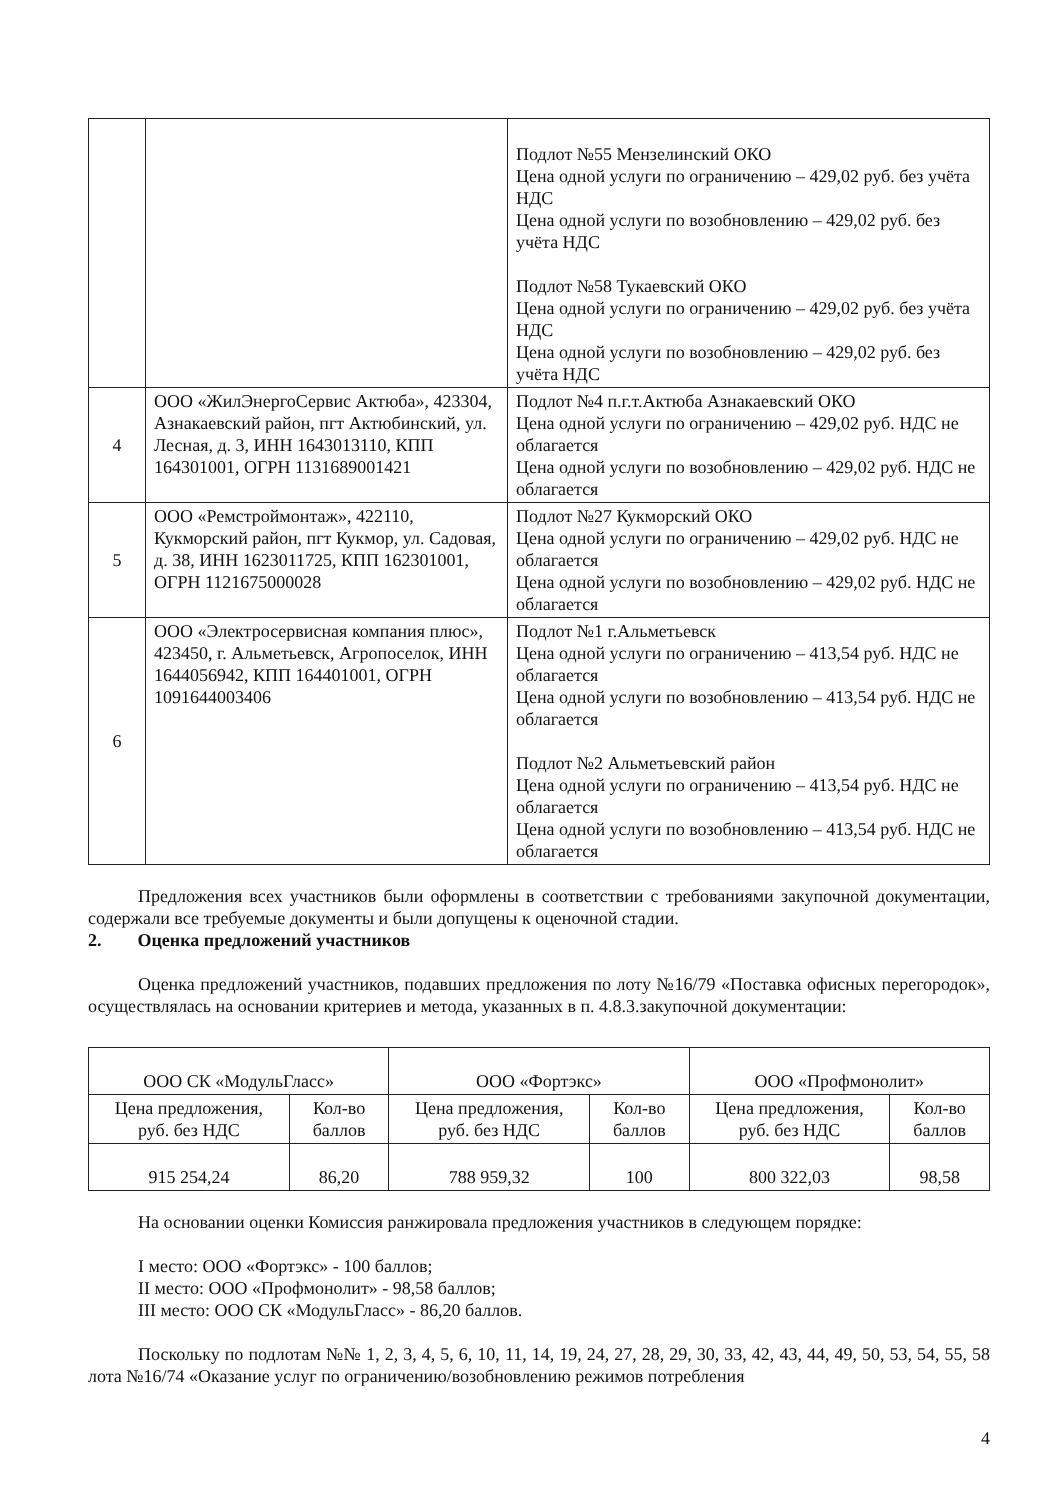| | | Подлот №55 Мензелинский ОКО Цена одной услуги по ограничению – 429,02 руб. без учёта НДС Цена одной услуги по возобновлению – 429,02 руб. без учёта НДС Подлот №58 Тукаевский ОКО Цена одной услуги по ограничению – 429,02 руб. без учёта НДС Цена одной услуги по возобновлению – 429,02 руб. без учёта НДС |
| 4 | ООО «ЖилЭнергоСервис Актюба», 423304, Азнакаевский район, пгт Актюбинский, ул. Лесная, д. 3, ИНН 1643013110, КПП 164301001, ОГРН 1131689001421 | Подлот №4 п.г.т.Актюба Азнакаевский ОКО Цена одной услуги по ограничению – 429,02 руб. НДС не облагается Цена одной услуги по возобновлению – 429,02 руб. НДС не облагается |
| 5 | ООО «Ремстроймонтаж», 422110, Кукморский район, пгт Кукмор, ул. Садовая, д. 38, ИНН 1623011725, КПП 162301001, ОГРН 1121675000028 | Подлот №27 Кукморский ОКО Цена одной услуги по ограничению – 429,02 руб. НДС не облагается Цена одной услуги по возобновлению – 429,02 руб. НДС не облагается |
| 6 | ООО «Электросервисная компания плюс», 423450, г. Альметьевск, Агропоселок, ИНН 1644056942, КПП 164401001, ОГРН 1091644003406 | Подлот №1 г.Альметьевск Цена одной услуги по ограничению – 413,54 руб. НДС не облагается Цена одной услуги по возобновлению – 413,54 руб. НДС не облагается Подлот №2 Альметьевский район Цена одной услуги по ограничению – 413,54 руб. НДС не облагается Цена одной услуги по возобновлению – 413,54 руб. НДС не облагается |
Предложения всех участников были оформлены в соответствии с требованиями закупочной документации, содержали все требуемые документы и были допущены к оценочной стадии.
2. Оценка предложений участников
Оценка предложений участников, подавших предложения по лоту №16/79 «Поставка офисных перегородок», осуществлялась на основании критериев и метода, указанных в п. 4.8.3.закупочной документации:
| ООО СК «МодульГласс» | | ООО «Фортэкс» | | ООО «Профмонолит» | |
| --- | --- | --- | --- | --- | --- |
| Цена предложения, руб. без НДС | Кол-во баллов | Цена предложения, руб. без НДС | Кол-во баллов | Цена предложения, руб. без НДС | Кол-во баллов |
| 915 254,24 | 86,20 | 788 959,32 | 100 | 800 322,03 | 98,58 |
На основании оценки Комиссия ранжировала предложения участников в следующем порядке:
I место: ООО «Фортэкс» - 100 баллов;
II место: ООО «Профмонолит» - 98,58 баллов;
III место: ООО СК «МодульГласс» - 86,20 баллов.
Поскольку по подлотам №№ 1, 2, 3, 4, 5, 6, 10, 11, 14, 19, 24, 27, 28, 29, 30, 33, 42, 43, 44, 49, 50, 53, 54, 55, 58 лота №16/74 «Оказание услуг по ограничению/возобновлению режимов потребления
4